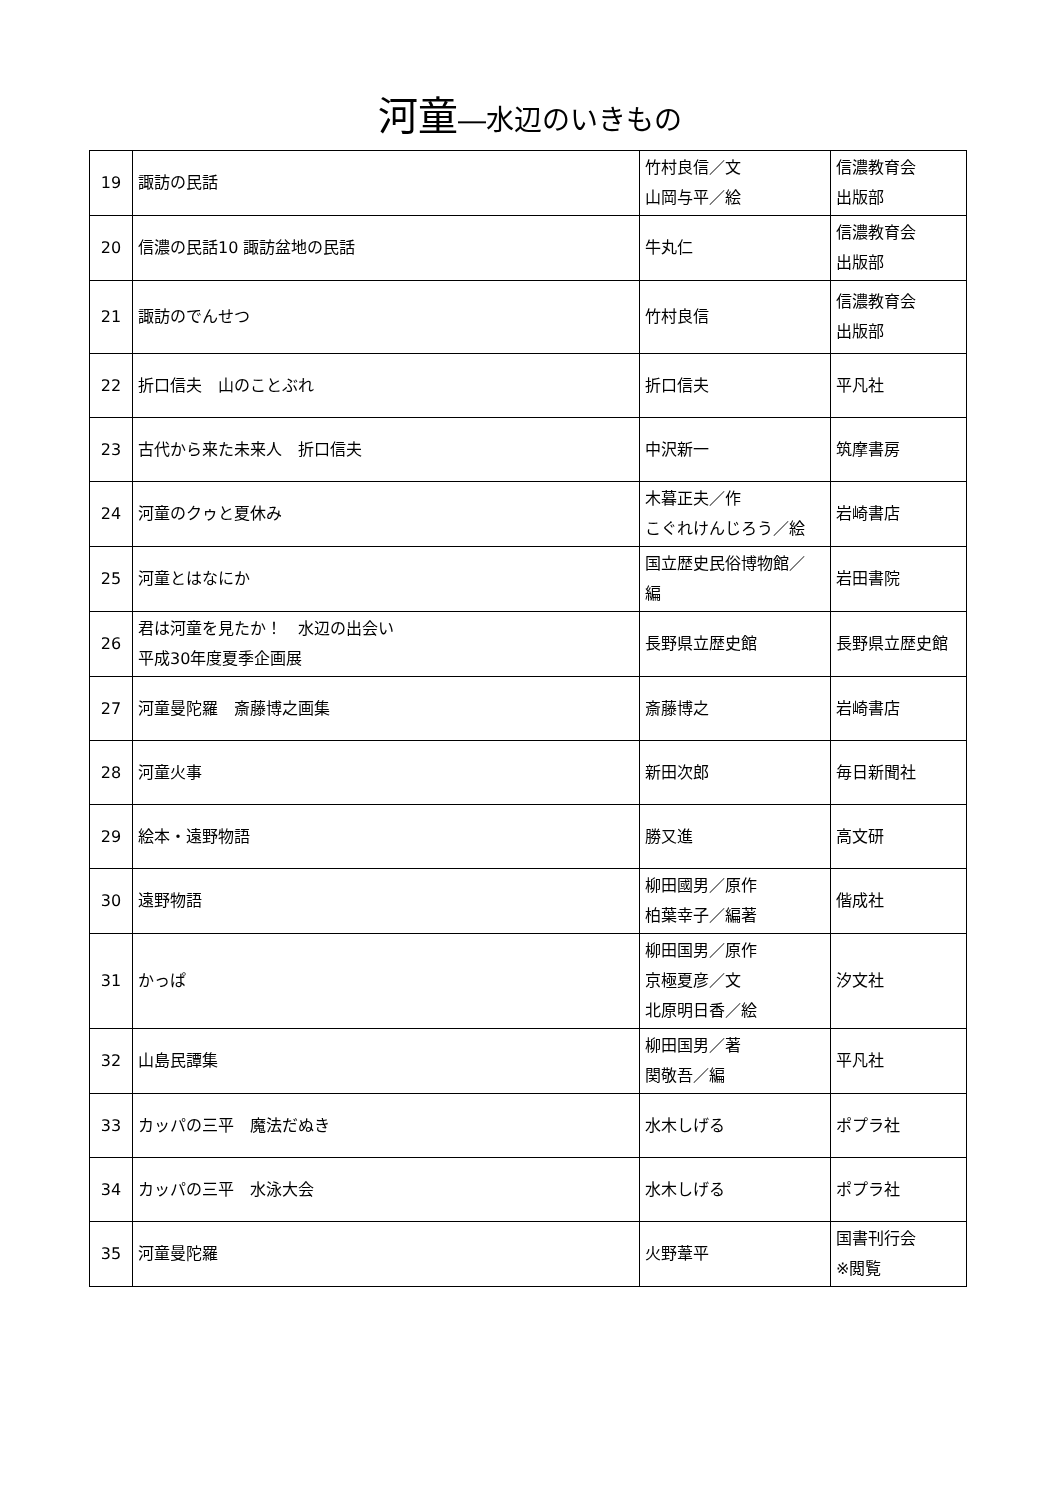河童―水辺のいきもの
| 19 | 諏訪の民話 | 竹村良信／文 山岡与平／絵 | 信濃教育会 出版部 |
| 20 | 信濃の民話10 諏訪盆地の民話 | 牛丸仁 | 信濃教育会 出版部 |
| 21 | 諏訪のでんせつ | 竹村良信 | 信濃教育会 出版部 |
| 22 | 折口信夫 山のことぶれ | 折口信夫 | 平凡社 |
| 23 | 古代から来た未来人 折口信夫 | 中沢新一 | 筑摩書房 |
| 24 | 河童のクゥと夏休み | 木暮正夫／作 こぐれけんじろう／絵 | 岩崎書店 |
| 25 | 河童とはなにか | 国立歴史民俗博物館／ 編 | 岩田書院 |
| 26 | 君は河童を見たか！ 水辺の出会い 平成30年度夏季企画展 | 長野県立歴史館 | 長野県立歴史館 |
| 27 | 河童曼陀羅 斎藤博之画集 | 斎藤博之 | 岩崎書店 |
| 28 | 河童火事 | 新田次郎 | 毎日新聞社 |
| 29 | 絵本・遠野物語 | 勝又進 | 高文研 |
| 30 | 遠野物語 | 柳田國男／原作 柏葉幸子／編著 | 偕成社 |
| 31 | かっぱ | 柳田国男／原作 京極夏彦／文 北原明日香／絵 | 汐文社 |
| 32 | 山島民譚集 | 柳田国男／著 関敬吾／編 | 平凡社 |
| 33 | カッパの三平 魔法だぬき | 水木しげる | ポプラ社 |
| 34 | カッパの三平 水泳大会 | 水木しげる | ポプラ社 |
| 35 | 河童曼陀羅 | 火野葦平 | 国書刊行会 ※閲覧 |